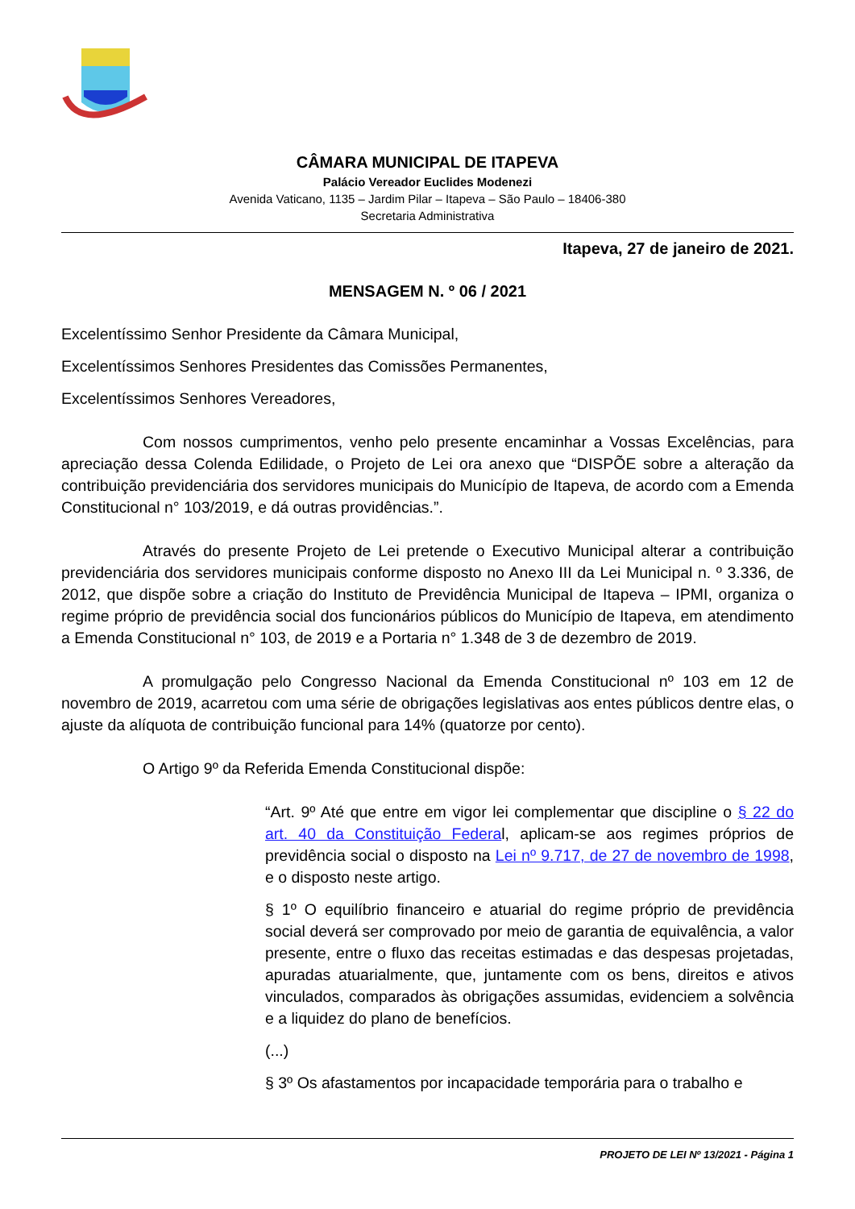CÂMARA MUNICIPAL DE ITAPEVA
Palácio Vereador Euclides Modenezi
Avenida Vaticano, 1135 – Jardim Pilar – Itapeva – São Paulo – 18406-380
Secretaria Administrativa
Itapeva, 27 de janeiro de 2021.
MENSAGEM N. º 06 / 2021
Excelentíssimo Senhor Presidente da Câmara Municipal,
Excelentíssimos Senhores Presidentes das Comissões Permanentes,
Excelentíssimos Senhores Vereadores,
Com nossos cumprimentos, venho pelo presente encaminhar a Vossas Excelências, para apreciação dessa Colenda Edilidade, o Projeto de Lei ora anexo que “DISPÕE sobre a alteração da contribuição previdenciária dos servidores municipais do Município de Itapeva, de acordo com a Emenda Constitucional n° 103/2019, e dá outras providências.”.
Através do presente Projeto de Lei pretende o Executivo Municipal alterar a contribuição previdenciária dos servidores municipais conforme disposto no Anexo III da Lei Municipal n. º 3.336, de 2012, que dispõe sobre a criação do Instituto de Previdência Municipal de Itapeva – IPMI, organiza o regime próprio de previdência social dos funcionários públicos do Município de Itapeva, em atendimento a Emenda Constitucional n° 103, de 2019 e a Portaria n° 1.348 de 3 de dezembro de 2019.
A promulgação pelo Congresso Nacional da Emenda Constitucional nº 103 em 12 de novembro de 2019, acarretou com uma série de obrigações legislativas aos entes públicos dentre elas, o ajuste da alíquota de contribuição funcional para 14% (quatorze por cento).
O Artigo 9º da Referida Emenda Constitucional dispõe:
“Art. 9º Até que entre em vigor lei complementar que discipline o § 22 do art. 40 da Constituição Federal, aplicam-se aos regimes próprios de previdência social o disposto na Lei nº 9.717, de 27 de novembro de 1998, e o disposto neste artigo.
§ 1º O equilíbrio financeiro e atuarial do regime próprio de previdência social deverá ser comprovado por meio de garantia de equivalência, a valor presente, entre o fluxo das receitas estimadas e das despesas projetadas, apuradas atuarialmente, que, juntamente com os bens, direitos e ativos vinculados, comparados às obrigações assumidas, evidenciem a solvência e a liquidez do plano de benefícios.
(...)
§ 3º Os afastamentos por incapacidade temporária para o trabalho e
PROJETO DE LEI Nº 13/2021 - Página 1